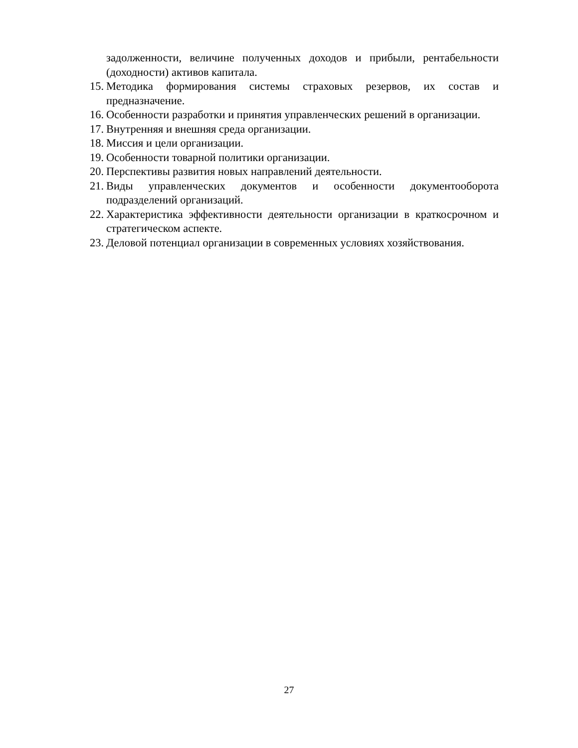задолженности, величине полученных доходов и прибыли, рентабельности (доходности) активов капитала.
15. Методика формирования системы страховых резервов, их состав и предназначение.
16. Особенности разработки и принятия управленческих решений в организации.
17. Внутренняя и внешняя среда организации.
18. Миссия и цели организации.
19. Особенности товарной политики организации.
20. Перспективы развития новых направлений деятельности.
21. Виды управленческих документов и особенности документооборота подразделений организаций.
22. Характеристика эффективности деятельности организации в краткосрочном и стратегическом аспекте.
23. Деловой потенциал организации в современных условиях хозяйствования.
27